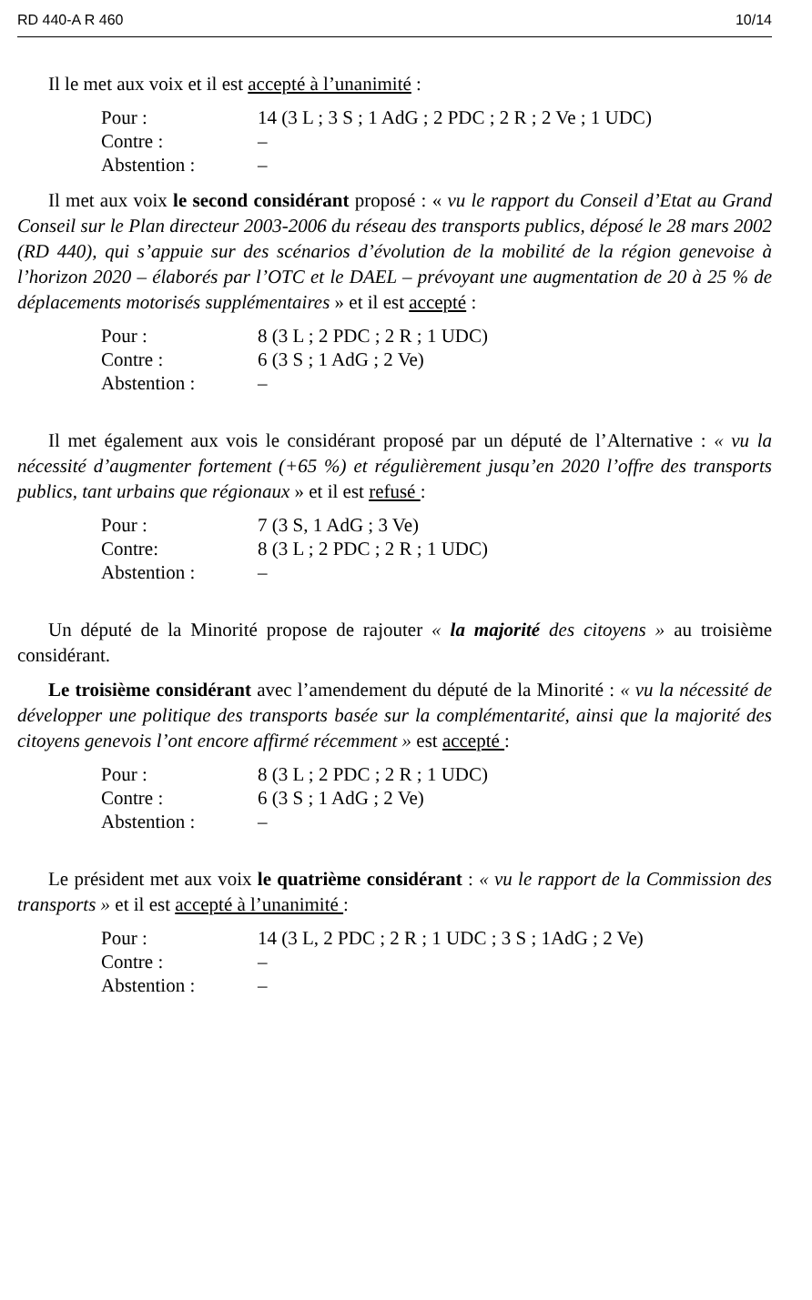RD 440-A R 460 10/14
Il le met aux voix et il est accepté à l’unanimité :
| Pour : | 14 (3 L ; 3 S ; 1 AdG ; 2 PDC ; 2 R ; 2 Ve ; 1 UDC) |
| Contre : | – |
| Abstention : | – |
Il met aux voix le second considérant proposé : « vu le rapport du Conseil d’Etat au Grand Conseil sur le Plan directeur 2003-2006 du réseau des transports publics, déposé le 28 mars 2002 (RD 440), qui s’appuie sur des scénarios d’évolution de la mobilité de la région genevoise à l’horizon 2020 – élaborés par l’OTC et le DAEL – prévoyant une augmentation de 20 à 25 % de déplacements motorisés supplémentaires » et il est accepté :
| Pour : | 8 (3 L ; 2 PDC ; 2 R ; 1 UDC) |
| Contre : | 6 (3 S ; 1 AdG ; 2 Ve) |
| Abstention : | – |
Il met également aux vois le considérant proposé par un député de l’Alternative : « vu la nécessité d’augmenter fortement (+65 %) et régulièrement jusqu’en 2020 l’offre des transports publics, tant urbains que régionaux » et il est refusé :
| Pour : | 7 (3 S, 1 AdG ; 3 Ve) |
| Contre: | 8 (3 L ; 2 PDC ; 2 R ; 1 UDC) |
| Abstention : | – |
Un député de la Minorité propose de rajouter « la majorité des citoyens » au troisième considérant.
Le troisième considérant avec l’amendement du député de la Minorité : « vu la nécessité de développer une politique des transports basée sur la complémentarité, ainsi que la majorité des citoyens genevois l’ont encore affirmé récemment » est accepté :
| Pour : | 8 (3 L ; 2 PDC ; 2 R ; 1 UDC) |
| Contre : | 6 (3 S ; 1 AdG ; 2 Ve) |
| Abstention : | – |
Le président met aux voix le quatrième considérant : « vu le rapport de la Commission des transports » et il est accepté à l’unanimité :
| Pour : | 14 (3 L, 2 PDC ; 2 R ; 1 UDC ; 3 S ; 1AdG ; 2 Ve) |
| Contre : | – |
| Abstention : | – |